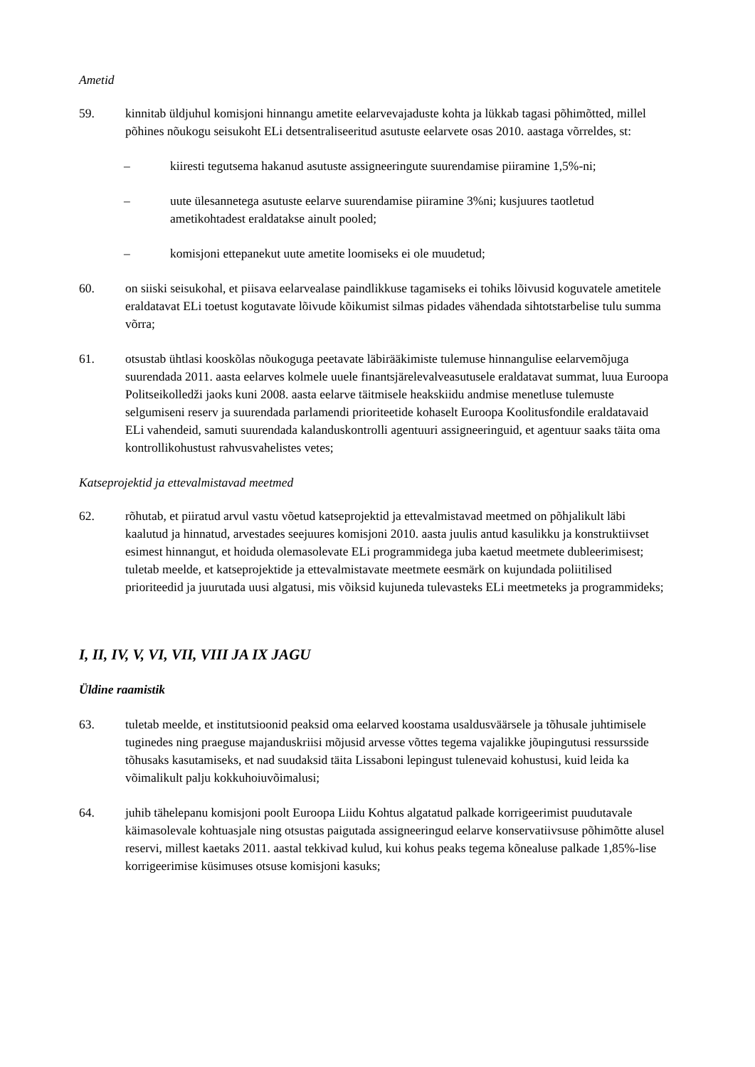Ametid
59. kinnitab üldjuhul komisjoni hinnangu ametite eelarvevajaduste kohta ja lükkab tagasi põhimõtted, millel põhines nõukogu seisukoht ELi detsentraliseeritud asutuste eelarvete osas 2010. aastaga võrreldes, st:
– kiiresti tegutsema hakanud asutuste assigneeringute suurendamise piiramine 1,5%-ni;
– uute ülesannetega asutuste eelarve suurendamise piiramine 3%ni; kusjuures taotletud ametikohtadest eraldatakse ainult pooled;
– komisjoni ettepanekut uute ametite loomiseks ei ole muudetud;
60. on siiski seisukohal, et piisava eelarvealase paindlikkuse tagamiseks ei tohiks lõivusid koguvatele ametitele eraldatavat ELi toetust kogutavate lõivude kõikumist silmas pidades vähendada sihtotstarbelise tulu summa võrra;
61. otsustab ühtlasi kooskõlas nõukoguga peetavate läbirääkimiste tulemuse hinnangulise eelarvemõjuga suurendada 2011. aasta eelarves kolmele uuele finantsjärelevalveasutusele eraldatavat summat, luua Euroopa Politseikolledži jaoks kuni 2008. aasta eelarve täitmisele heakskiidu andmise menetluse tulemuste selgumiseni reserv ja suurendada parlamendi prioriteetide kohaselt Euroopa Koolitusfondile eraldatavaid ELi vahendeid, samuti suurendada kalanduskontrolli agentuuri assigneeringuid, et agentuur saaks täita oma kontrollikohustust rahvusvahelistes vetes;
Katseprojektid ja ettevalmistavad meetmed
62. rõhutab, et piiratud arvul vastu võetud katseprojektid ja ettevalmistavad meetmed on põhjalikult läbi kaalutud ja hinnatud, arvestades seejuures komisjoni 2010. aasta juulis antud kasulikku ja konstruktiivset esimest hinnangut, et hoiduda olemasolevate ELi programmidega juba kaetud meetmete dubleerimisest; tuletab meelde, et katseprojektide ja ettevalmistavate meetmete eesmärk on kujundada poliitilised prioriteedid ja juurutada uusi algatusi, mis võiksid kujuneda tulevasteks ELi meetmeteks ja programmideks;
I, II, IV, V, VI, VII, VIII JA IX JAGU
Üldine raamistik
63. tuletab meelde, et institutsioonid peaksid oma eelarved koostama usaldusväärsele ja tõhusale juhtimisele tuginedes ning praeguse majanduskriisi mõjusid arvesse võttes tegema vajalikke jõupingutusi ressursside tõhusaks kasutamiseks, et nad suudaksid täita Lissaboni lepingust tulenevaid kohustusi, kuid leida ka võimalikult palju kokkuhoiuvõimalusi;
64. juhib tähelepanu komisjoni poolt Euroopa Liidu Kohtus algatatud palkade korrigeerimist puudutavale käimasolevale kohtuasjale ning otsustas paigutada assigneeringud eelarve konservatiivsuse põhimõtte alusel reservi, millest kaetaks 2011. aastal tekkivad kulud, kui kohus peaks tegema kõnealuse palkade 1,85%-lise korrigeerimise küsimuses otsuse komisjoni kasuks;